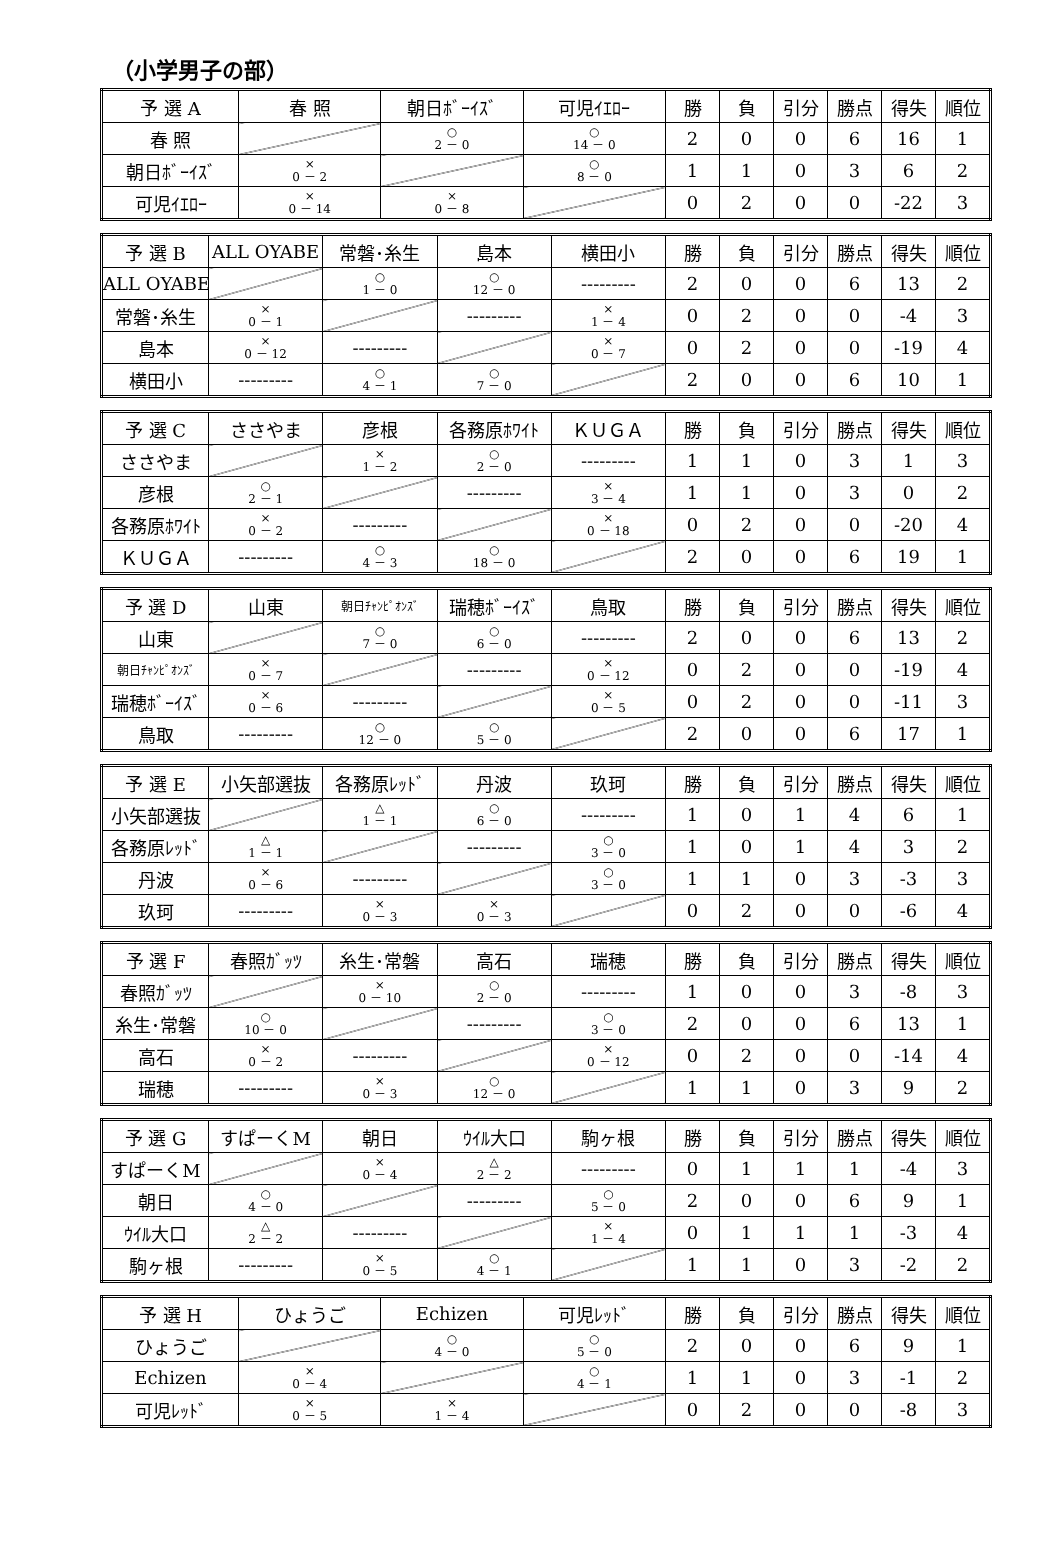（小学男子の部）
| 予 選 A | 春 照 | 朝日ﾎﾞｰｲｽﾞ | 可児ｲｴﾛｰ | 勝 | 負 | 引分 | 勝点 | 得失 | 順位 |
| --- | --- | --- | --- | --- | --- | --- | --- | --- | --- |
| 春 照 | | ○ 2 － 0 | ○ 14 － 0 | 2 | 0 | 0 | 6 | 16 | 1 |
| 朝日ﾎﾞｰｲｽﾞ | × 0 － 2 | | ○ 8 － 0 | 1 | 1 | 0 | 3 | 6 | 2 |
| 可児ｲｴﾛｰ | × 0 － 14 | × 0 － 8 | | 0 | 2 | 0 | 0 | -22 | 3 |
| 予 選 B | ALL OYABE | 常磐･糸生 | 島本 | 横田小 | 勝 | 負 | 引分 | 勝点 | 得失 | 順位 |
| --- | --- | --- | --- | --- | --- | --- | --- | --- | --- | --- |
| ALL OYABE | | ○ 1 － 0 | ○ 12 － 0 | --------- | 2 | 0 | 0 | 6 | 13 | 2 |
| 常磐･糸生 | × 0 － 1 | | --------- | × 1 － 4 | 0 | 2 | 0 | 0 | -4 | 3 |
| 島本 | × 0 － 12 | --------- | | × 0 － 7 | 0 | 2 | 0 | 0 | -19 | 4 |
| 横田小 | --------- | ○ 4 － 1 | ○ 7 － 0 | | 2 | 0 | 0 | 6 | 10 | 1 |
| 予 選 C | ささやま | 彦根 | 各務原ﾎﾜｲﾄ | ＫＵＧＡ | 勝 | 負 | 引分 | 勝点 | 得失 | 順位 |
| --- | --- | --- | --- | --- | --- | --- | --- | --- | --- | --- |
| ささやま | | × 1 － 2 | ○ 2 － 0 | --------- | 1 | 1 | 0 | 3 | 1 | 3 |
| 彦根 | ○ 2 － 1 | | --------- | × 3 － 4 | 1 | 1 | 0 | 3 | 0 | 2 |
| 各務原ﾎﾜｲﾄ | × 0 － 2 | --------- | | × 0 － 18 | 0 | 2 | 0 | 0 | -20 | 4 |
| ＫＵＧＡ | --------- | ○ 4 － 3 | ○ 18 － 0 | | 2 | 0 | 0 | 6 | 19 | 1 |
| 予 選 D | 山東 | 朝日ﾁｬﾝﾋﾟｵﾝｽﾞ | 瑞穂ﾎﾞｰｲｽﾞ | 鳥取 | 勝 | 負 | 引分 | 勝点 | 得失 | 順位 |
| --- | --- | --- | --- | --- | --- | --- | --- | --- | --- | --- |
| 山東 | | ○ 7 － 0 | ○ 6 － 0 | --------- | 2 | 0 | 0 | 6 | 13 | 2 |
| 朝日ﾁｬﾝﾋﾟｵﾝｽﾞ | × 0 － 7 | | --------- | × 0 － 12 | 0 | 2 | 0 | 0 | -19 | 4 |
| 瑞穂ﾎﾞｰｲｽﾞ | × 0 － 6 | --------- | | × 0 － 5 | 0 | 2 | 0 | 0 | -11 | 3 |
| 鳥取 | --------- | ○ 12 － 0 | ○ 5 － 0 | | 2 | 0 | 0 | 6 | 17 | 1 |
| 予 選 E | 小矢部選抜 | 各務原ﾚｯﾄﾞ | 丹波 | 玖珂 | 勝 | 負 | 引分 | 勝点 | 得失 | 順位 |
| --- | --- | --- | --- | --- | --- | --- | --- | --- | --- | --- |
| 小矢部選抜 | | △ 1 － 1 | ○ 6 － 0 | --------- | 1 | 0 | 1 | 4 | 6 | 1 |
| 各務原ﾚｯﾄﾞ | △ 1 － 1 | | --------- | ○ 3 － 0 | 1 | 0 | 1 | 4 | 3 | 2 |
| 丹波 | × 0 － 6 | --------- | | ○ 3 － 0 | 1 | 1 | 0 | 3 | -3 | 3 |
| 玖珂 | --------- | × 0 － 3 | × 0 － 3 | | 0 | 2 | 0 | 0 | -6 | 4 |
| 予 選 F | 春照ｶﾞｯﾂ | 糸生･常磐 | 高石 | 瑞穂 | 勝 | 負 | 引分 | 勝点 | 得失 | 順位 |
| --- | --- | --- | --- | --- | --- | --- | --- | --- | --- | --- |
| 春照ｶﾞｯﾂ | | × 0 － 10 | ○ 2 － 0 | --------- | 1 | 0 | 0 | 3 | -8 | 3 |
| 糸生･常磐 | ○ 10 － 0 | | --------- | ○ 3 － 0 | 2 | 0 | 0 | 6 | 13 | 1 |
| 高石 | × 0 － 2 | --------- | | × 0 － 12 | 0 | 2 | 0 | 0 | -14 | 4 |
| 瑞穂 | --------- | × 0 － 3 | ○ 12 － 0 | | 1 | 1 | 0 | 3 | 9 | 2 |
| 予 選 G | すぱーくM | 朝日 | ｳｲﾙ大口 | 駒ヶ根 | 勝 | 負 | 引分 | 勝点 | 得失 | 順位 |
| --- | --- | --- | --- | --- | --- | --- | --- | --- | --- | --- |
| すぱーくM | | × 0 － 4 | △ 2 － 2 | --------- | 0 | 1 | 1 | 1 | -4 | 3 |
| 朝日 | ○ 4 － 0 | | --------- | ○ 5 － 0 | 2 | 0 | 0 | 6 | 9 | 1 |
| ｳｲﾙ大口 | △ 2 － 2 | --------- | | × 1 － 4 | 0 | 1 | 1 | 1 | -3 | 4 |
| 駒ヶ根 | --------- | × 0 － 5 | ○ 4 － 1 | | 1 | 1 | 0 | 3 | -2 | 2 |
| 予 選 H | ひょうご | Echizen | 可児ﾚｯﾄﾞ | 勝 | 負 | 引分 | 勝点 | 得失 | 順位 |
| --- | --- | --- | --- | --- | --- | --- | --- | --- | --- |
| ひょうご | | ○ 4 － 0 | ○ 5 － 0 | 2 | 0 | 0 | 6 | 9 | 1 |
| Echizen | × 0 － 4 | | ○ 4 － 1 | 1 | 1 | 0 | 3 | -1 | 2 |
| 可児ﾚｯﾄﾞ | × 0 － 5 | × 1 － 4 | | 0 | 2 | 0 | 0 | -8 | 3 |